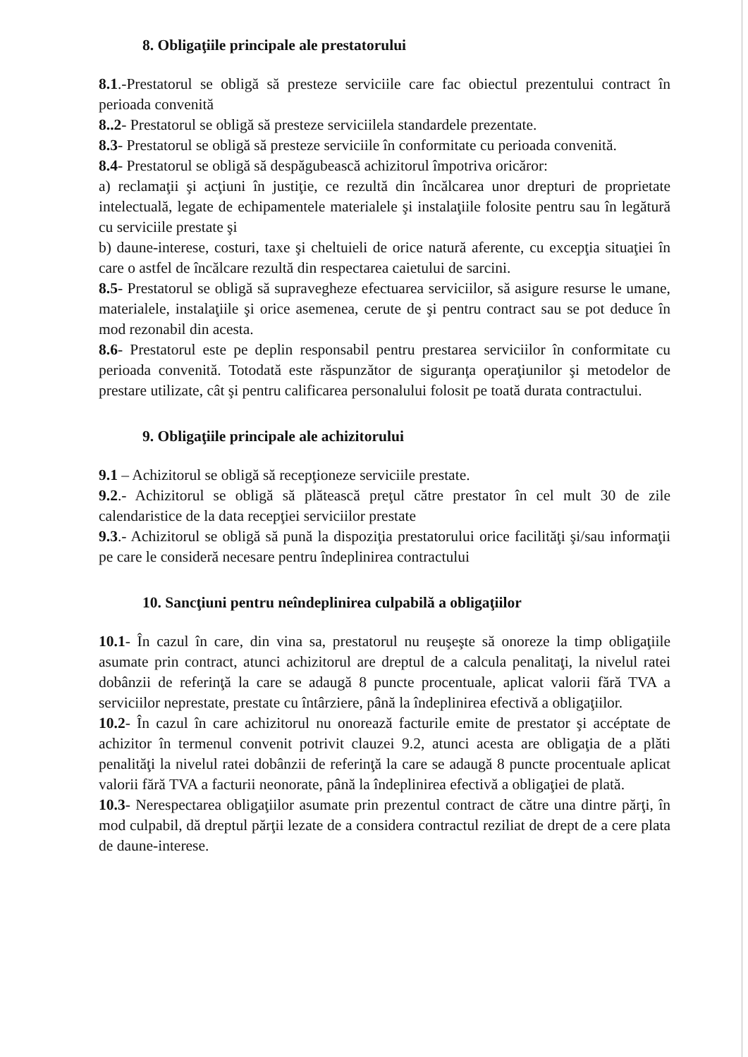8. Obligaţiile principale ale prestatorului
8.1.-Prestatorul se obligă să presteze serviciile care fac obiectul prezentului contract în perioada convenită
8..2- Prestatorul se obligă să presteze serviciilela standardele prezentate.
8.3- Prestatorul se obligă să presteze serviciile în conformitate cu perioada convenită.
8.4- Prestatorul se obligă să despăgubească achizitorul împotriva oricăror:
a) reclamaţii şi acţiuni în justiţie, ce rezultă din încălcarea unor drepturi de proprietate intelectuală, legate de echipamentele materialele şi instalaţiile folosite pentru sau în legătură cu serviciile prestate şi
b) daune-interese, costuri, taxe şi cheltuieli de orice natură aferente, cu excepţia situaţiei în care o astfel de încălcare rezultă din respectarea caietului de sarcini.
8.5- Prestatorul se obligă să supravegheze efectuarea serviciilor, să asigure resurse le umane, materialele, instalaţiile şi orice asemenea, cerute de şi pentru contract sau se pot deduce în mod rezonabil din acesta.
8.6- Prestatorul este pe deplin responsabil pentru prestarea serviciilor în conformitate cu perioada convenită. Totodată este răspunzător de siguranţa operaţiunilor şi metodelor de prestare utilizate, cât şi pentru calificarea personalului folosit pe toată durata contractului.
9. Obligaţiile principale ale achizitorului
9.1 – Achizitorul se obligă să recepţioneze serviciile prestate.
9.2.- Achizitorul se obligă să plătească preţul către prestator în cel mult 30 de zile calendaristice de la data recepţiei serviciilor prestate
9.3.- Achizitorul se obligă să pună la dispoziţia prestatorului orice facilităţi şi/sau informaţii pe care le consideră necesare pentru îndeplinirea contractului
10. Sancţiuni pentru neîndeplinirea culpabilă a obligaţiilor
10.1- În cazul în care, din vina sa, prestatorul nu reuşeşte să onoreze la timp obligaţiile asumate prin contract, atunci achizitorul are dreptul de a calcula penalitaţi, la nivelul ratei dobânzii de referinţă la care se adaugă 8 puncte procentuale, aplicat valorii fără TVA a serviciilor neprestate, prestate cu întârziere, până la îndeplinirea efectivă a obligaţiilor.
10.2- În cazul în care achizitorul nu onorează facturile emite de prestator şi accéptate de achizitor în termenul convenit potrivit clauzei 9.2, atunci acesta are obligaţia de a plăti penalităţi la nivelul ratei dobânzii de referinţă la care se adaugă 8 puncte procentuale aplicat valorii fără TVA a facturii neonorate, până la îndeplinirea efectivă a obligaţiei de plată.
10.3- Nerespectarea obligaţiilor asumate prin prezentul contract de către una dintre părţi, în mod culpabil, dă dreptul părţii lezate de a considera contractul reziliat de drept de a cere plata de daune-interese.